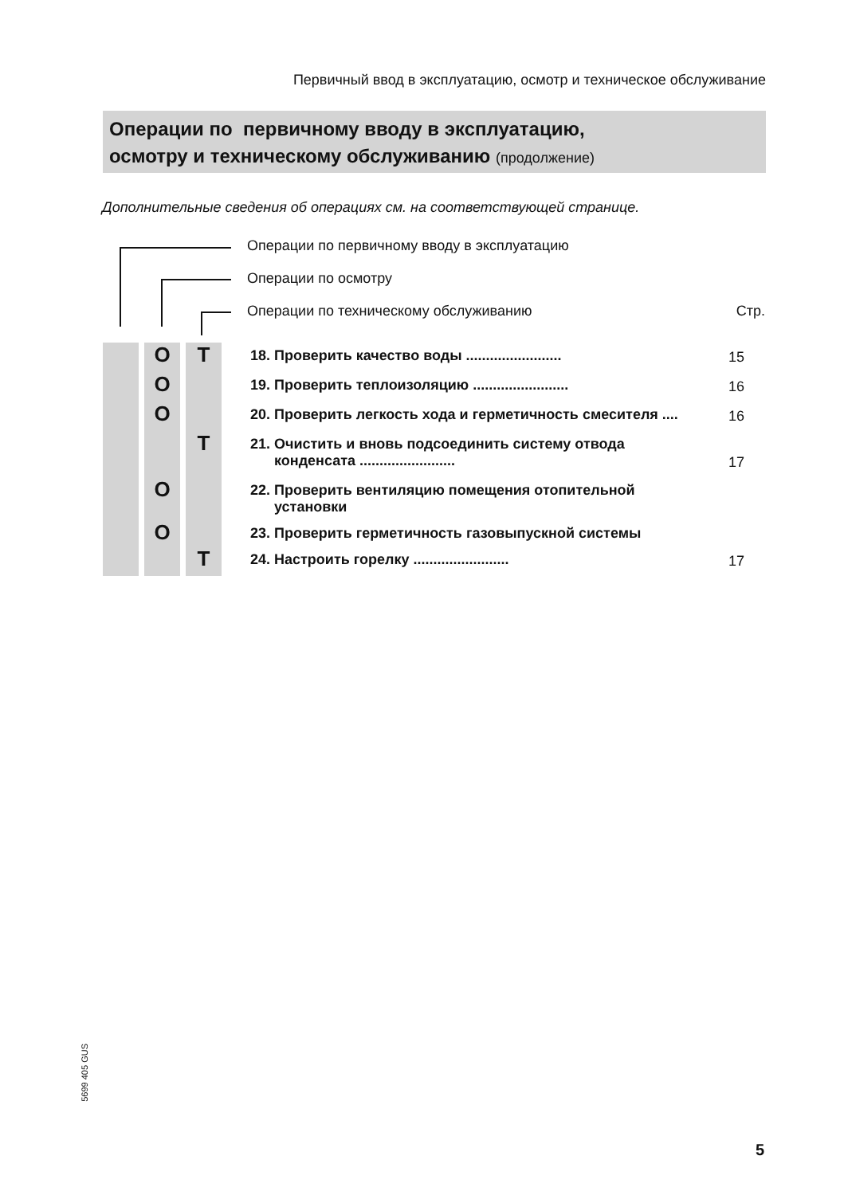Первичный ввод в эксплуатацию, осмотр и техническое обслуживание
Операции по первичному вводу в эксплуатацию,
осмотру и техническому обслуживанию (продолжение)
Дополнительные сведения об операциях см. на соответствующей странице.
Операции по первичному вводу в эксплуатацию
Операции по осмотру
Операции по техническому обслуживанию Стр.
| | | O | | T | 18. Проверить качество воды ........................ | 15 |
| | | O | | | 19. Проверить теплоизоляцию ........................ | 16 |
| | | O | | | 20. Проверить легкость хода и герметичность смесителя .... | 16 |
| | | | | T | 21. Очистить и вновь подсоединить систему отвода конденсата ........................ | 17 |
| | | O | | | 22. Проверить вентиляцию помещения отопительной установки | |
| | | O | | | 23. Проверить герметичность газовыпускной системы | |
| | | | | T | 24. Настроить горелку ........................ | 17 |
5699 405 GUS
5